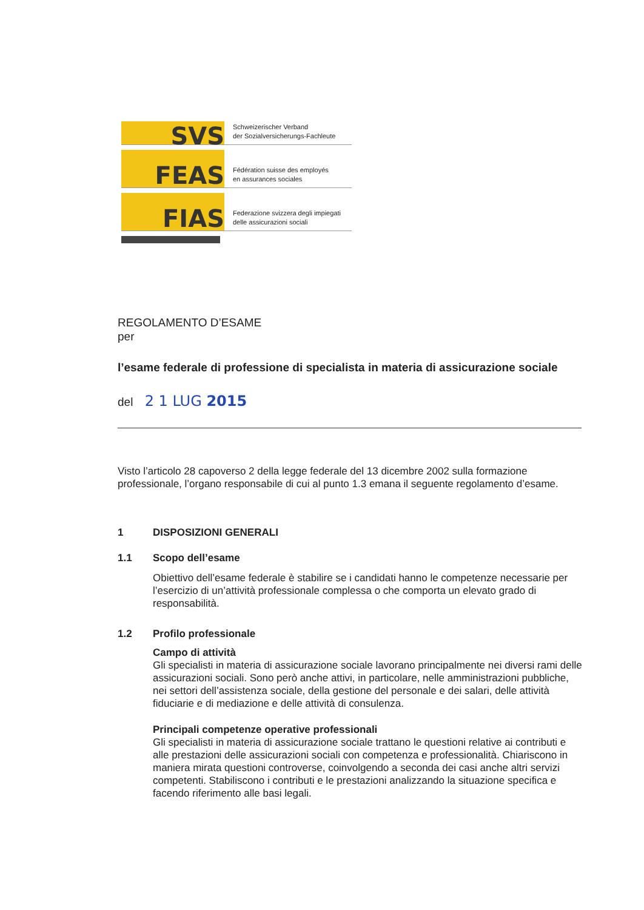SVS
Schweizerischer Verband
der Sozialversicherungs-Fachleute
FEAS
Fédération suisse des employés
en assurances sociales
FIAS
Federazione svizzera degli impiegati
delle assicurazioni sociali
REGOLAMENTO D’ESAME
per
l’esame federale di professione di specialista in materia di assicurazione sociale
del 2 1 LUG 2015
Visto l’articolo 28 capoverso 2 della legge federale del 13 dicembre 2002 sulla formazione professionale, l’organo responsabile di cui al punto 1.3 emana il seguente regolamento d’esame.
1 DISPOSIZIONI GENERALI
1.1 Scopo dell’esame
Obiettivo dell’esame federale è stabilire se i candidati hanno le competenze necessarie per l’esercizio di un’attività professionale complessa o che comporta un elevato grado di responsabilità.
1.2 Profilo professionale
Campo di attività
Gli specialisti in materia di assicurazione sociale lavorano principalmente nei diversi rami delle assicurazioni sociali. Sono però anche attivi, in particolare, nelle amministrazioni pubbliche, nei settori dell’assistenza sociale, della gestione del personale e dei salari, delle attività fiduciarie e di mediazione e delle attività di consulenza.
Principali competenze operative professionali
Gli specialisti in materia di assicurazione sociale trattano le questioni relative ai contributi e alle prestazioni delle assicurazioni sociali con competenza e professionalità. Chiariscono in maniera mirata questioni controverse, coinvolgendo a seconda dei casi anche altri servizi competenti. Stabiliscono i contributi e le prestazioni analizzando la situazione specifica e facendo riferimento alle basi legali.